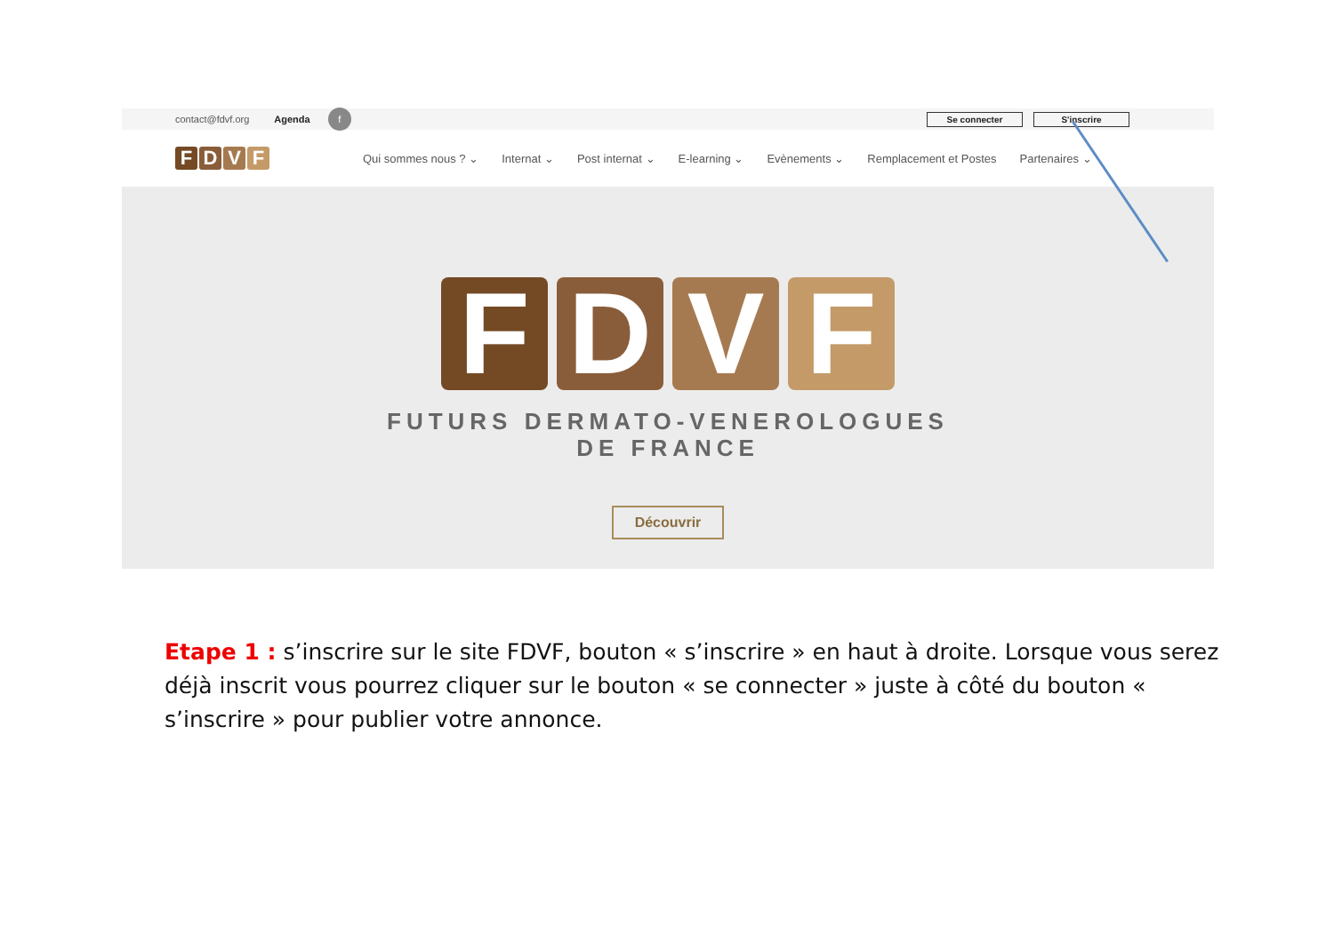contact@fdvf.org Agenda
f
Se connecter S'inscrire
FDVF
Qui sommes nous ? ⌄ Internat ⌄ Post internat ⌄ E-learning ⌄ Evènements ⌄ Remplacement et Postes Partenaires ⌄
FDVF
FUTURS DERMATO-VENEROLOGUES
DE FRANCE
Découvrir
Etape 1 : s’inscrire sur le site FDVF, bouton « s’inscrire » en haut à droite. Lorsque vous serez déjà inscrit vous pourrez cliquer sur le bouton « se connecter » juste à côté du bouton « s’inscrire » pour publier votre annonce.